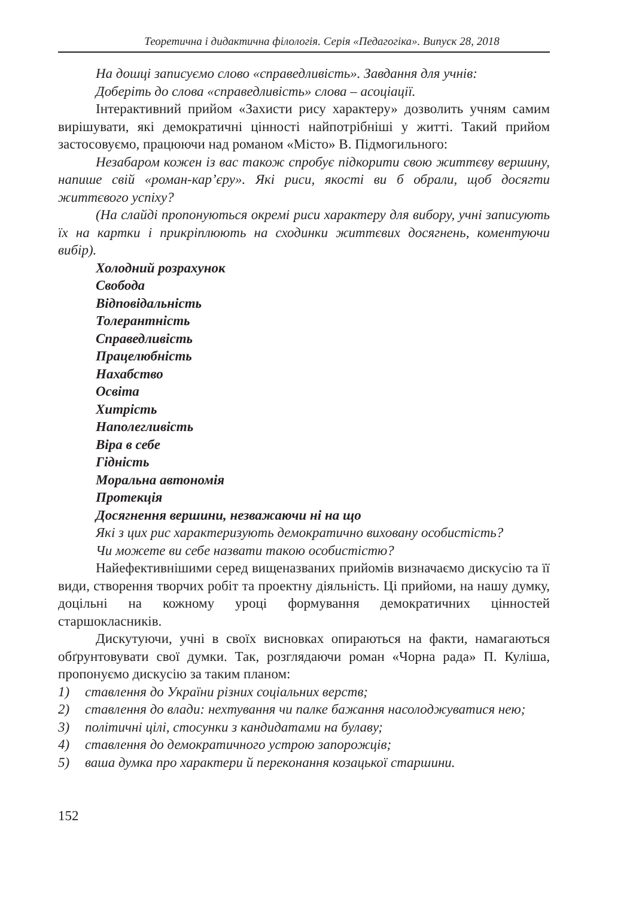Теоретична і дидактична філологія. Серія «Педагогіка». Випуск 28, 2018
На дошці записуємо слово «справедливість». Завдання для учнів:
Доберіть до слова «справедливість» слова – асоціації.
Інтерактивний прийом «Захисти рису характеру» дозволить учням самим вирішувати, які демократичні цінності найпотрібніші у житті. Такий прийом застосовуємо, працюючи над романом «Місто» В. Підмогильного:
Незабаром кожен із вас також спробує підкорити свою життєву вершину, напише свій «роман-кар’єру». Які риси, якості ви б обрали, щоб досягти життєвого успіху?
(На слайді пропонуються окремі риси характеру для вибору, учні записують їх на картки і прикріплюють на сходинки життєвих досягнень, коментуючи вибір).
Холодний розрахунок
Свобода
Відповідальність
Толерантність
Справедливість
Працелюбність
Нахабство
Освіта
Хитрість
Наполегливість
Віра в себе
Гідність
Моральна автономія
Протекція
Досягнення вершини, незважаючи ні на що
Які з цих рис характеризують демократично виховану особистість?
Чи можете ви себе назвати такою особистістю?
Найефективнішими серед вищеназваних прийомів визначаємо дискусію та її види, створення творчих робіт та проектну діяльність. Ці прийоми, на нашу думку, доцільні на кожному уроці формування демократичних цінностей старшокласників.
Дискутуючи, учні в своїх висновках опираються на факти, намагаються обґрунтовувати свої думки. Так, розглядаючи роман «Чорна рада» П. Куліша, пропонуємо дискусію за таким планом:
1) ставлення до України різних соціальних верств;
2) ставлення до влади: нехтування чи палке бажання насолоджуватися нею;
3) політичні цілі, стосунки з кандидатами на булаву;
4) ставлення до демократичного устрою запорожців;
5) ваша думка про характери й переконання козацької старшини.
152